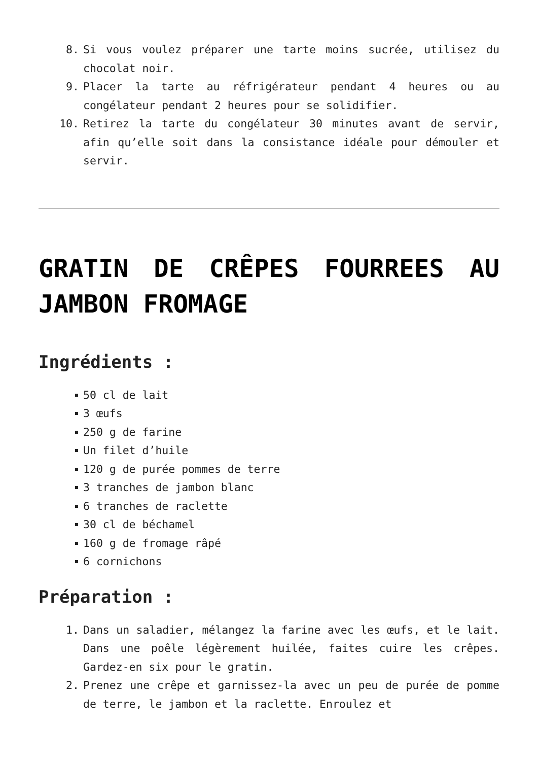8. Si vous voulez préparer une tarte moins sucrée, utilisez du chocolat noir.
9. Placer la tarte au réfrigérateur pendant 4 heures ou au congélateur pendant 2 heures pour se solidifier.
10. Retirez la tarte du congélateur 30 minutes avant de servir, afin qu’elle soit dans la consistance idéale pour démouler et servir.
GRATIN DE CRÊPES FOURREES AU JAMBON FROMAGE
Ingrédients :
50 cl de lait
3 œufs
250 g de farine
Un filet d’huile
120 g de purée pommes de terre
3 tranches de jambon blanc
6 tranches de raclette
30 cl de béchamel
160 g de fromage râpé
6 cornichons
Préparation :
1. Dans un saladier, mélangez la farine avec les œufs, et le lait. Dans une poêle légèrement huilée, faites cuire les crêpes. Gardez-en six pour le gratin.
2. Prenez une crêpe et garnissez-la avec un peu de purée de pomme de terre, le jambon et la raclette. Enroulez et